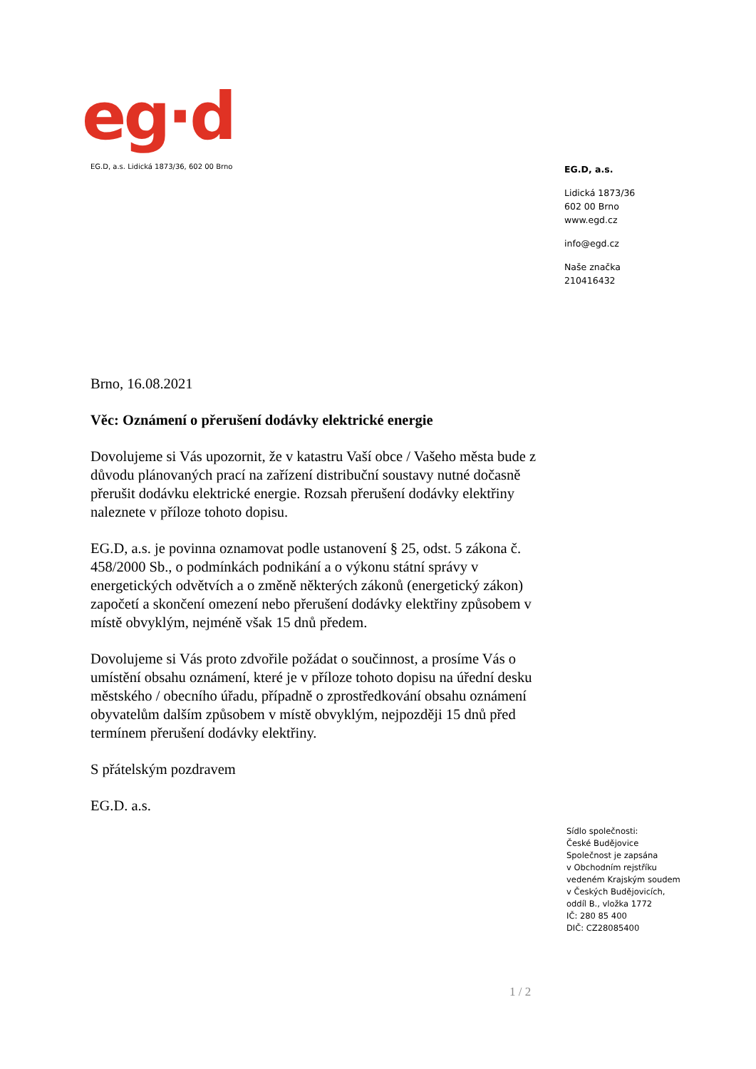eg·d
EG.D, a.s. Lidická 1873/36, 602 00 Brno
EG.D, a.s.
Lidická 1873/36
602 00 Brno
www.egd.cz
info@egd.cz
Naše značka
210416432
Brno, 16.08.2021
Věc: Oznámení o přerušení dodávky elektrické energie
Dovolujeme si Vás upozornit, že v katastru Vaší obce / Vašeho města bude z důvodu plánovaných prací na zařízení distribuční soustavy nutné dočasně přerušit dodávku elektrické energie. Rozsah přerušení dodávky elektřiny naleznete v příloze tohoto dopisu.
EG.D, a.s. je povinna oznamovat podle ustanovení § 25, odst. 5 zákona č. 458/2000 Sb., o podmínkách podnikání a o výkonu státní správy v energetických odvětvích a o změně některých zákonů (energetický zákon) započetí a skončení omezení nebo přerušení dodávky elektřiny způsobem v místě obvyklým, nejméně však 15 dnů předem.
Dovolujeme si Vás proto zdvořile požádat o součinnost, a prosíme Vás o umístění obsahu oznámení, které je v příloze tohoto dopisu na úřední desku městského / obecního úřadu, případně o zprostředkování obsahu oznámení obyvatelům dalším způsobem v místě obvyklým, nejpozději 15 dnů před termínem přerušení dodávky elektřiny.
S přátelským pozdravem
EG.D. a.s.
Sídlo společnosti:
České Budějovice
Společnost je zapsána
v Obchodním rejstříku
vedeném Krajským soudem
v Českých Budějovicích,
oddíl B., vložka 1772
IČ: 280 85 400
DIČ: CZ28085400
1 / 2